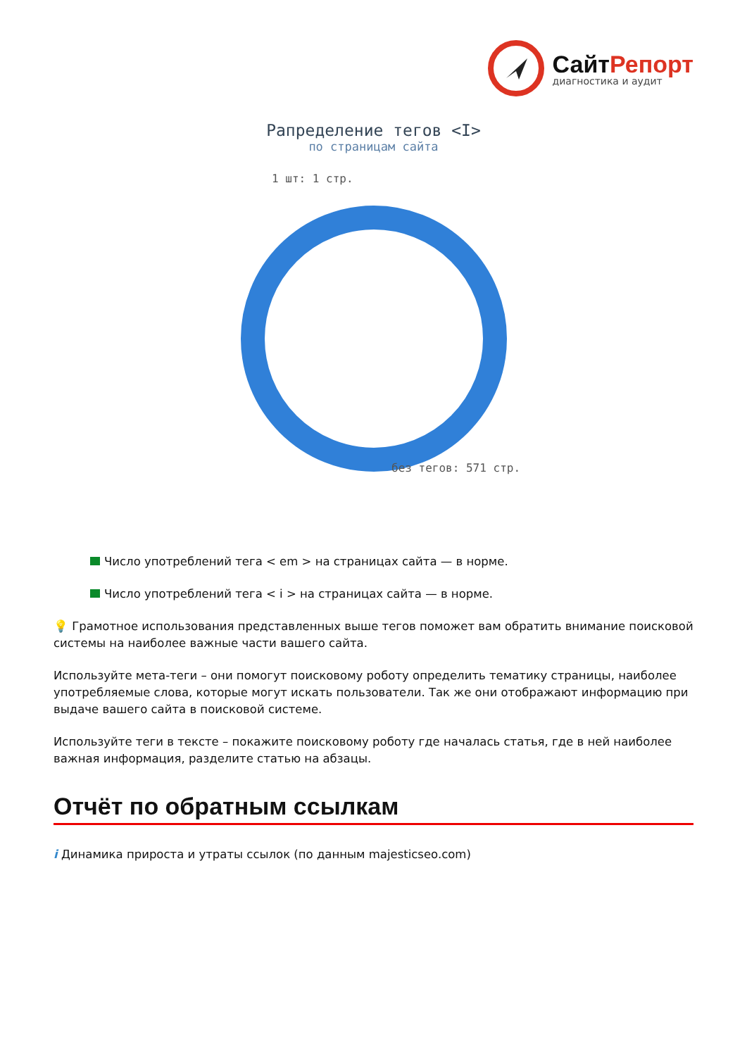СайтРепорт
диагностика и аудит
Рапределение тегов <I>
по страницам сайта
1 шт: 1 стр.
без тегов: 571 стр.
Число употреблений тега < em > на страницах сайта — в норме.
Число употреблений тега < i > на страницах сайта — в норме.
💡 Грамотное использования представленных выше тегов поможет вам обратить внимание поисковой системы на наиболее важные части вашего сайта.
Используйте мета-теги – они помогут поисковому роботу определить тематику страницы, наиболее употребляемые слова, которые могут искать пользователи. Так же они отображают информацию при выдаче вашего сайта в поисковой системе.
Используйте теги в тексте – покажите поисковому роботу где началась статья, где в ней наиболее важная информация, разделите статью на абзацы.
Отчёт по обратным ссылкам
i Динамика прироста и утраты ссылок (по данным majesticseo.com)